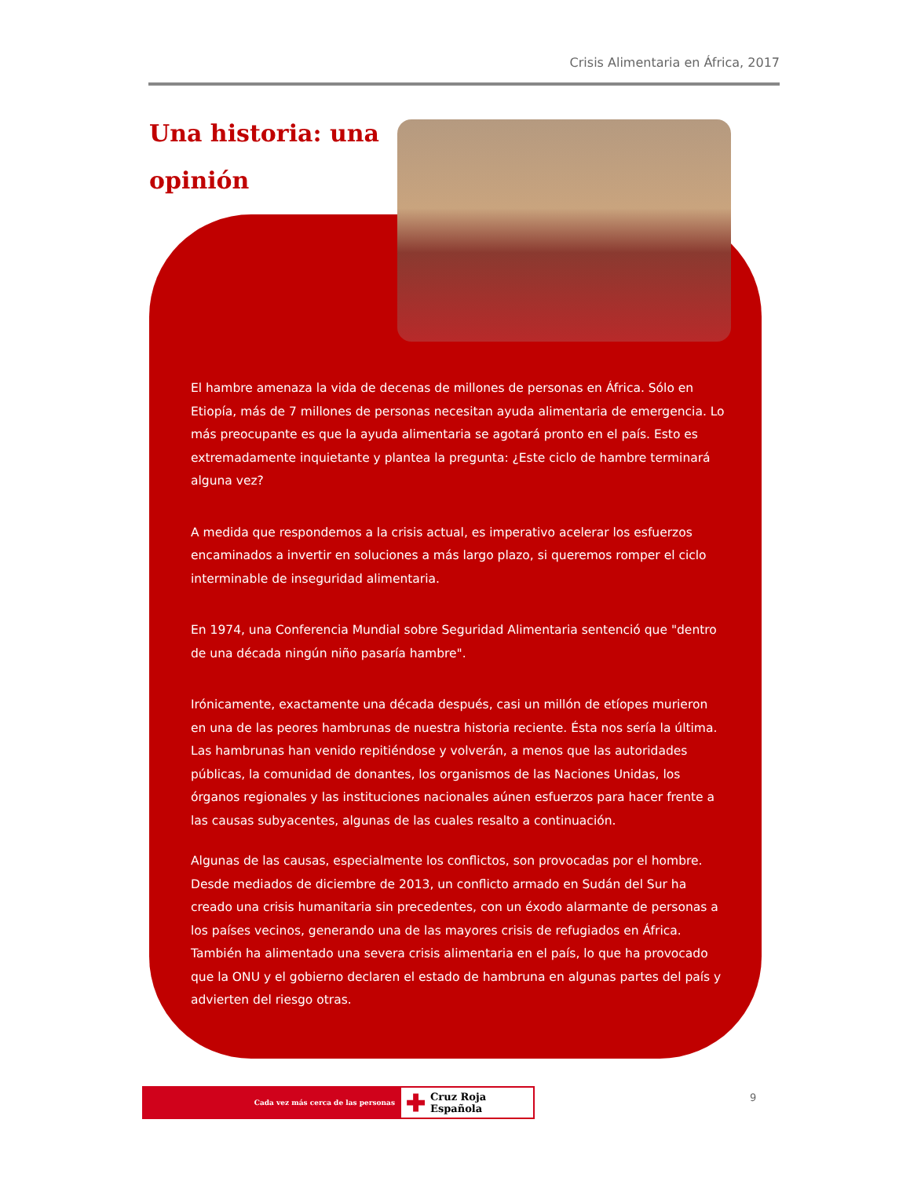Crisis Alimentaria en África, 2017
Una historia: una opinión
El hambre amenaza la vida de decenas de millones de personas en África. Sólo en Etiopía, más de 7 millones de personas necesitan ayuda alimentaria de emergencia. Lo más preocupante es que la ayuda alimentaria se agotará pronto en el país. Esto es extremadamente inquietante y plantea la pregunta: ¿Este ciclo de hambre terminará alguna vez?
A medida que respondemos a la crisis actual, es imperativo acelerar los esfuerzos encaminados a invertir en soluciones a más largo plazo, si queremos romper el ciclo interminable de inseguridad alimentaria.
En 1974, una Conferencia Mundial sobre Seguridad Alimentaria sentenció que "dentro de una década ningún niño pasaría hambre".
Irónicamente, exactamente una década después, casi un millón de etíopes murieron en una de las peores hambrunas de nuestra historia reciente. Ésta nos sería la última. Las hambrunas han venido repitiéndose y volverán, a menos que las autoridades públicas, la comunidad de donantes, los organismos de las Naciones Unidas, los órganos regionales y las instituciones nacionales aúnen esfuerzos para hacer frente a las causas subyacentes, algunas de las cuales resalto a continuación.
Algunas de las causas, especialmente los conflictos, son provocadas por el hombre. Desde mediados de diciembre de 2013, un conflicto armado en Sudán del Sur ha creado una crisis humanitaria sin precedentes, con un éxodo alarmante de personas a los países vecinos, generando una de las mayores crisis de refugiados en África. También ha alimentado una severa crisis alimentaria en el país, lo que ha provocado que la ONU y el gobierno declaren el estado de hambruna en algunas partes del país y advierten del riesgo otras.
Cada vez más cerca de las personas
✚ Cruz Roja Española
9